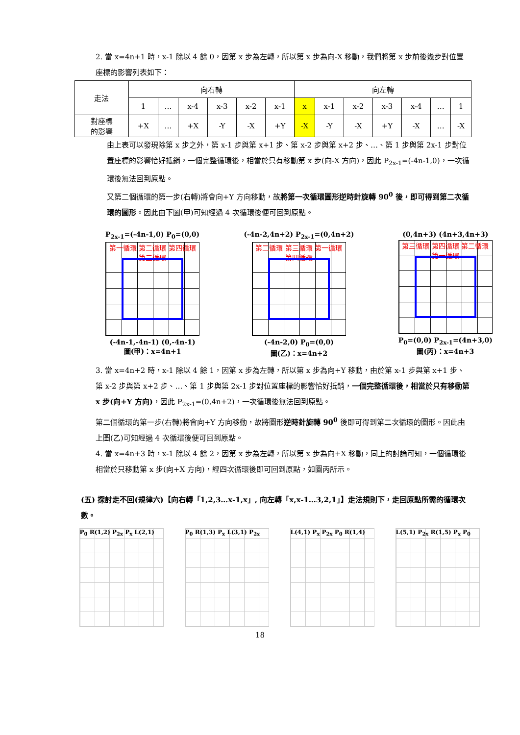2. 當 x=4n+1 時，x-1 除以 4 餘 0，因第 x 步為左轉，所以第 x 步為向-X 移動，我們將第 x 步前後幾步對位置座標的影響列表如下：
| 走法 | 向右轉 | | | | | | 向左轉 | | | | | | |
| | 1 | … | x-4 | x-3 | x-2 | x-1 | x | x-1 | x-2 | x-3 | x-4 | … | 1 |
| 對座標 的影響 | +X | … | +X | -Y | -X | +Y | -X | -Y | -X | +Y | -X | … | -X |
由上表可以發現除第 x 步之外，第 x-1 步與第 x+1 步、第 x-2 步與第 x+2 步、…、第 1 步與第 2x-1 步對位置座標的影響恰好抵銷，一個完整循環後，相當於只有移動第 x 步(向-X 方向)，因此 P<sub>2x-1</sub>=(-4n-1,0)，一次循環後無法回到原點。
又第二個循環的第一步(右轉)將會向+Y 方向移動，故將第一次循環圖形逆時針旋轉 90<sup>0</sup> 後，即可得到第二次循環的圖形。因此由下圖(甲)可知經過 4 次循環後便可回到原點。
P<sub>2x-1</sub>=(-4n-1,0) P<sub>0</sub>=(0,0)
第一循環 第二循環 第四循環 第三循環
(-4n-1,-4n-1) (0,-4n-1)
圖(甲)：x=4n+1
(-4n-2,4n+2) P<sub>2x-1</sub>=(0,4n+2)
第二循環 第三循環 第一循環 第四循環
(-4n-2,0) P<sub>0</sub>=(0,0)
圖(乙)：x=4n+2
(0,4n+3) (4n+3,4n+3)
第三循環 第四循環 第二循環 第一循環
P<sub>0</sub>=(0,0) P<sub>2x-1</sub>=(4n+3,0)
圖(丙)：x=4n+3
3. 當 x=4n+2 時，x-1 除以 4 餘 1，因第 x 步為左轉，所以第 x 步為向+Y 移動，由於第 x-1 步與第 x+1 步、第 x-2 步與第 x+2 步、…、第 1 步與第 2x-1 步對位置座標的影響恰好抵銷，一個完整循環後，相當於只有移動第 x 步(向+Y 方向)，因此 P<sub>2x-1</sub>=(0,4n+2)，一次循環後無法回到原點。
第二個循環的第一步(右轉)將會向+Y 方向移動，故將圖形逆時針旋轉 90<sup>0</sup> 後即可得到第二次循環的圖形。因此由上圖(乙)可知經過 4 次循環後便可回到原點。
4. 當 x=4n+3 時，x-1 除以 4 餘 2，因第 x 步為左轉，所以第 x 步為向+X 移動，同上的討論可知，一個循環後相當於只移動第 x 步(向+X 方向)，經四次循環後即可回到原點，如圖丙所示。
(五) 探討走不回(規律六)【向右轉「1,2,3…x-1,x」, 向左轉「x,x-1…3,2,1」】走法規則下，走回原點所需的循環次數。
P<sub>0</sub> R(1,2) P<sub>2x</sub> P<sub>x</sub> L(2,1) P<sub>0</sub> R(1,3) P<sub>x</sub> L(3,1) P<sub>2x</sub> L(4,1) P<sub>x</sub> P<sub>2x</sub> P<sub>0</sub> R(1,4) L(5,1) P<sub>2x</sub> R(1,5) P<sub>x</sub> P<sub>0</sub>
18